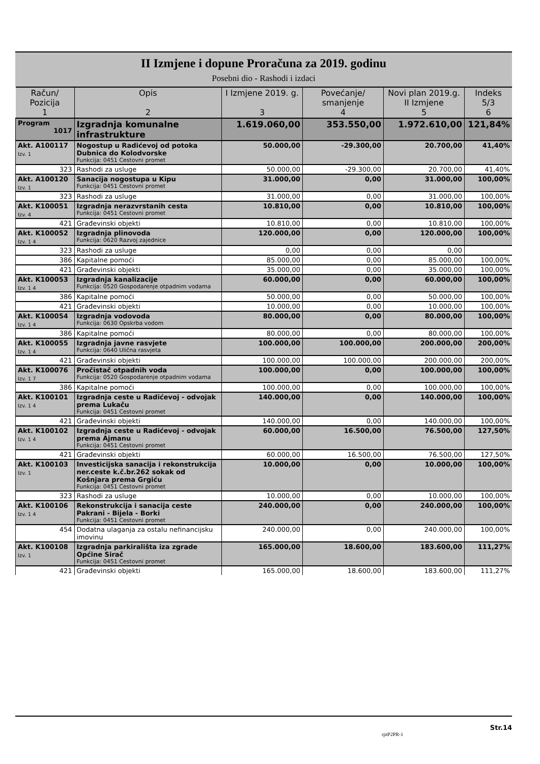II Izmjene i dopune Proračuna za 2019. godinu
Posebni dio - Rashodi i izdaci
| Račun/ Pozicija 1 | Opis 2 | I Izmjene 2019. g. 3 | Povećanje/ smanjenje 4 | Novi plan 2019.g. II Izmjene 5 | Indeks 5/3 6 |
| --- | --- | --- | --- | --- | --- |
| Program 1017 | Izgradnja komunalne infrastrukture | 1.619.060,00 | 353.550,00 | 1.972.610,00 | 121,84% |
| Akt. A100117 Izv. 1 | Nogostup u Radićevoj od potoka Dubnica do Kolodvorske Funkcija: 0451 Cestovni promet | 50.000,00 | -29.300,00 | 20.700,00 | 41,40% |
| 323 | Rashodi za usluge | 50.000,00 | -29.300,00 | 20.700,00 | 41,40% |
| Akt. A100120 Izv. 1 | Sanacija nogostupa u Kipu Funkcija: 0451 Cestovni promet | 31.000,00 | 0,00 | 31.000,00 | 100,00% |
| 323 | Rashodi za usluge | 31.000,00 | 0,00 | 31.000,00 | 100,00% |
| Akt. K100051 Izv. 4 | Izgradnja nerazvrstanih cesta Funkcija: 0451 Cestovni promet | 10.810,00 | 0,00 | 10.810,00 | 100,00% |
| 421 | Građevinski objekti | 10.810,00 | 0,00 | 10.810,00 | 100,00% |
| Akt. K100052 Izv. 1 4 | Izgradnja plinovoda Funkcija: 0620 Razvoj zajednice | 120.000,00 | 0,00 | 120.000,00 | 100,00% |
| 323 | Rashodi za usluge | 0,00 | 0,00 | 0,00 | |
| 386 | Kapitalne pomoći | 85.000,00 | 0,00 | 85.000,00 | 100,00% |
| 421 | Građevinski objekti | 35.000,00 | 0,00 | 35.000,00 | 100,00% |
| Akt. K100053 Izv. 1 4 | Izgradnja kanalizacije Funkcija: 0520 Gospodarenje otpadnim vodama | 60.000,00 | 0,00 | 60.000,00 | 100,00% |
| 386 | Kapitalne pomoći | 50.000,00 | 0,00 | 50.000,00 | 100,00% |
| 421 | Građevinski objekti | 10.000,00 | 0,00 | 10.000,00 | 100,00% |
| Akt. K100054 Izv. 1 4 | Izgradnja vodovoda Funkcija: 0630 Opskrba vodom | 80.000,00 | 0,00 | 80.000,00 | 100,00% |
| 386 | Kapitalne pomoći | 80.000,00 | 0,00 | 80.000,00 | 100,00% |
| Akt. K100055 Izv. 1 4 | Izgradnja javne rasvjete Funkcija: 0640 Ulična rasvjeta | 100.000,00 | 100.000,00 | 200.000,00 | 200,00% |
| 421 | Građevinski objekti | 100.000,00 | 100.000,00 | 200.000,00 | 200,00% |
| Akt. K100076 Izv. 1 7 | Pročistač otpadnih voda Funkcija: 0520 Gospodarenje otpadnim vodama | 100.000,00 | 0,00 | 100.000,00 | 100,00% |
| 386 | Kapitalne pomoći | 100.000,00 | 0,00 | 100.000,00 | 100,00% |
| Akt. K100101 Izv. 1 4 | Izgradnja ceste u Radićevoj - odvojak prema Lukaču Funkcija: 0451 Cestovni promet | 140.000,00 | 0,00 | 140.000,00 | 100,00% |
| 421 | Građevinski objekti | 140.000,00 | 0,00 | 140.000,00 | 100,00% |
| Akt. K100102 Izv. 1 4 | Izgradnja ceste u Radićevoj - odvojak prema Ajmanu Funkcija: 0451 Cestovni promet | 60.000,00 | 16.500,00 | 76.500,00 | 127,50% |
| 421 | Građevinski objekti | 60.000,00 | 16.500,00 | 76.500,00 | 127,50% |
| Akt. K100103 Izv. 1 | Investicijska sanacija i rekonstrukcija ner.ceste k.č.br.262 sokak od Košnjara prema Grgiću Funkcija: 0451 Cestovni promet | 10.000,00 | 0,00 | 10.000,00 | 100,00% |
| 323 | Rashodi za usluge | 10.000,00 | 0,00 | 10.000,00 | 100,00% |
| Akt. K100106 Izv. 1 4 | Rekonstrukcija i sanacija ceste Pakrani - Bijela - Borki Funkcija: 0451 Cestovni promet | 240.000,00 | 0,00 | 240.000,00 | 100,00% |
| 454 | Dodatna ulaganja za ostalu nefinancijsku imovinu | 240.000,00 | 0,00 | 240.000,00 | 100,00% |
| Akt. K100108 Izv. 1 | Izgradnja parkirališta iza zgrade Općine Sirač Funkcija: 0451 Cestovni promet | 165.000,00 | 18.600,00 | 183.600,00 | 111,27% |
| 421 | Građevinski objekti | 165.000,00 | 18.600,00 | 183.600,00 | 111,27% |
Str.14
rptP2PR-1